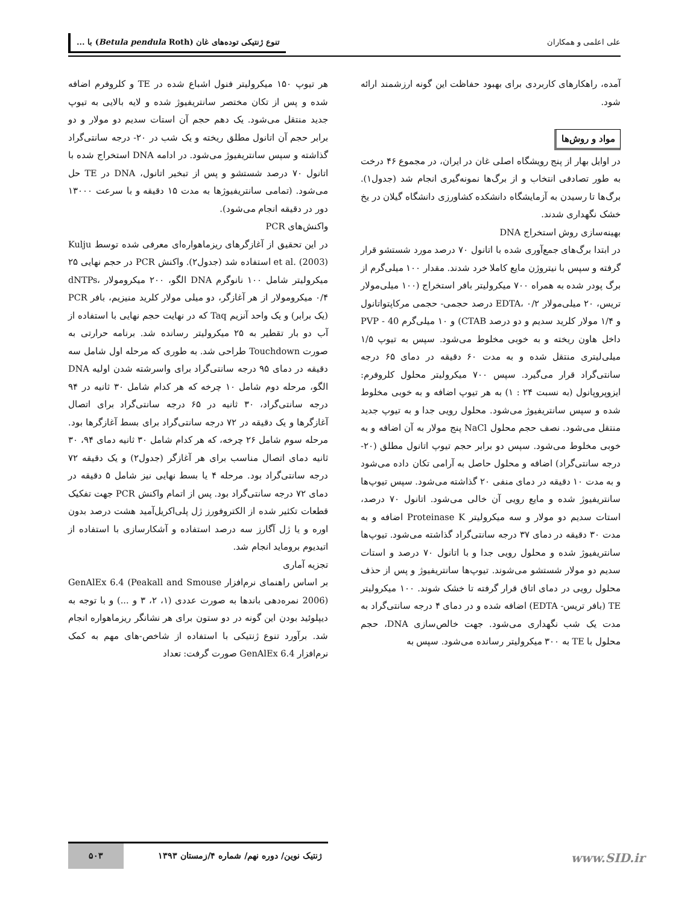علی اعلمی و همکاران تنوع ژنتیکی توده‌های غان (Betula pendula Roth) با ...
آمده، راهکارهای کاربردی برای بهبود حفاظت این گونه ارزشمند ارائه شود.
مواد و روش‌ها
در اوایل بهار از پنج رویشگاه اصلی غان در ایران، در مجموع ۴۶ درخت به طور تصادفی انتخاب و از برگ‌ها نمونه‌گیری انجام شد (جدول۱). برگ‌ها تا رسیدن به آزمایشگاه دانشکده کشاورزی دانشگاه گیلان در یخ خشک نگهداری شدند.
بهینه‌سازی روش استخراج DNA
در ابتدا برگ‌های جمع‌آوری شده با اتانول ۷۰ درصد مورد شستشو قرار گرفته و سپس با نیتروژن مایع کاملا خرد شدند. مقدار ۱۰۰ میلی‌گرم از برگ پودر شده به همراه ۷۰۰ میکرولیتر بافر استخراج (۱۰۰ میلی‌مولار تریس، ۲۰ میلی‌مولار EDTA، ۰/۲ درصد حجمی- حجمی مرکاپتواتانول و ۱/۴ مولار کلرید سدیم و دو درصد CTAB) و ۱۰ میلی‌گرم PVP - 40 داخل هاون ریخته و به خوبی مخلوط می‌شود. سپس به تیوپ ۱/۵ میلی‌لیتری منتقل شده و به مدت ۶۰ دقیقه در دمای ۶۵ درجه سانتی‌گراد قرار می‌گیرد. سپس ۷۰۰ میکرولیتر محلول کلروفرم: ایزوپروپانول (به نسبت ۲۴ : ۱) به هر تیوپ اضافه و به خوبی مخلوط شده و سپس سانتریفیوژ می‌شود. محلول رویی جدا و به تیوپ جدید منتقل می‌شود. نصف حجم محلول NaCl پنج مولار به آن اضافه و به خوبی مخلوط می‌شود. سپس دو برابر حجم تیوپ اتانول مطلق (۲۰- درجه سانتی‌گراد) اضافه و محلول حاصل به آرامی تکان داده می‌شود و به مدت ۱۰ دقیقه در دمای منفی ۲۰ گذاشته می‌شود. سپس تیوپ‌ها سانتریفیوژ شده و مایع رویی آن خالی می‌شود. اتانول ۷۰ درصد، استات سدیم دو مولار و سه میکرولیتر Proteinase K اضافه و به مدت ۳۰ دقیقه در دمای ۳۷ درجه سانتی‌گراد گذاشته می‌شود. تیوپ‌ها سانتریفیوژ شده و محلول رویی جدا و با اتانول ۷۰ درصد و استات سدیم دو مولار شستشو می‌شوند. تیوپ‌ها سانتریفیوژ و پس از حذف محلول رویی در دمای اتاق قرار گرفته تا خشک شوند. ۱۰۰ میکرولیتر TE (بافر تریس- EDTA) اضافه شده و در دمای ۴ درجه سانتی‌گراد به مدت یک شب نگهداری می‌شود. جهت خالص‌سازی DNA، حجم محلول با TE به ۳۰۰ میکرولیتر رسانده می‌شود. سپس به
هر تیوپ ۱۵۰ میکرولیتر فنول اشباع شده در TE و کلروفرم اضافه شده و پس از تکان مختصر سانتریفیوژ شده و لایه بالایی به تیوپ جدید منتقل می‌شود. یک دهم حجم آن استات سدیم دو مولار و دو برابر حجم آن اتانول مطلق ریخته و یک شب در ۲۰- درجه سانتی‌گراد گذاشته و سپس سانتریفیوژ می‌شود. در ادامه DNA استخراج شده با اتانول ۷۰ درصد شستشو و پس از تبخیر اتانول، DNA در TE حل می‌شود. (تمامی سانتریفیوژها به مدت ۱۵ دقیقه و با سرعت ۱۳۰۰۰ دور در دقیقه انجام می‌شود).
واکنش‌های PCR
در این تحقیق از آغازگرهای ریزماهواره‌ای معرفی شده توسط Kulju et al. (2003) استفاده شد (جدول۲). واکنش PCR در حجم نهایی ۲۵ میکرولیتر شامل ۱۰۰ نانوگرم DNA الگو، ۲۰۰ میکرومولار dNTPs، ۰/۴ میکرومولار از هر آغازگر، دو میلی مولار کلرید منیزیم، بافر PCR (یک برابر) و یک واحد آنزیم Taq که در نهایت حجم نهایی با استفاده از آب دو بار تقطیر به ۲۵ میکرولیتر رسانده شد. برنامه حرارتی به صورت Touchdown طراحی شد. به طوری که مرحله اول شامل سه دقیقه در دمای ۹۵ درجه سانتی‌گراد برای واسرشته شدن اولیه DNA الگو، مرحله دوم شامل ۱۰ چرخه که هر کدام شامل ۳۰ ثانیه در ۹۴ درجه سانتی‌گراد، ۳۰ ثانیه در ۶۵ درجه سانتی‌گراد برای اتصال آغازگرها و یک دقیقه در ۷۲ درجه سانتی‌گراد برای بسط آغازگرها بود. مرحله سوم شامل ۲۶ چرخه، که هر کدام شامل ۳۰ ثانیه دمای ۹۴، ۳۰ ثانیه دمای اتصال مناسب برای هر آغازگر (جدول۲) و یک دقیقه ۷۲ درجه سانتی‌گراد بود. مرحله ۴ یا بسط نهایی نیز شامل ۵ دقیقه در دمای ۷۲ درجه سانتی‌گراد بود. پس از اتمام واکنش PCR جهت تفکیک قطعات تکثیر شده از الکتروفورز ژل پلی‌اکریل‌آمید هشت درصد بدون اوره و یا ژل آگارز سه درصد استفاده و آشکارسازی با استفاده از اتیدیوم بروماید انجام شد.
تجزیه آماری
بر اساس راهنمای نرم‌افزار GenAlEx 6.4 (Peakall and Smouse 2006) نمره‌دهی باندها به صورت عددی (۱، ۲، ۳ و ...) و با توجه به دیپلوئید بودن این گونه در دو ستون برای هر نشانگر ریزماهواره انجام شد. برآورد تنوع ژنتیکی با استفاده از شاخص-های مهم به کمک نرم‌افزار GenAlEx 6.4 صورت گرفت: تعداد
ژنتیک نوین/ دوره نهم/ شماره ۴/زمستان ۱۳۹۳ ۵۰۳
www.SID.ir